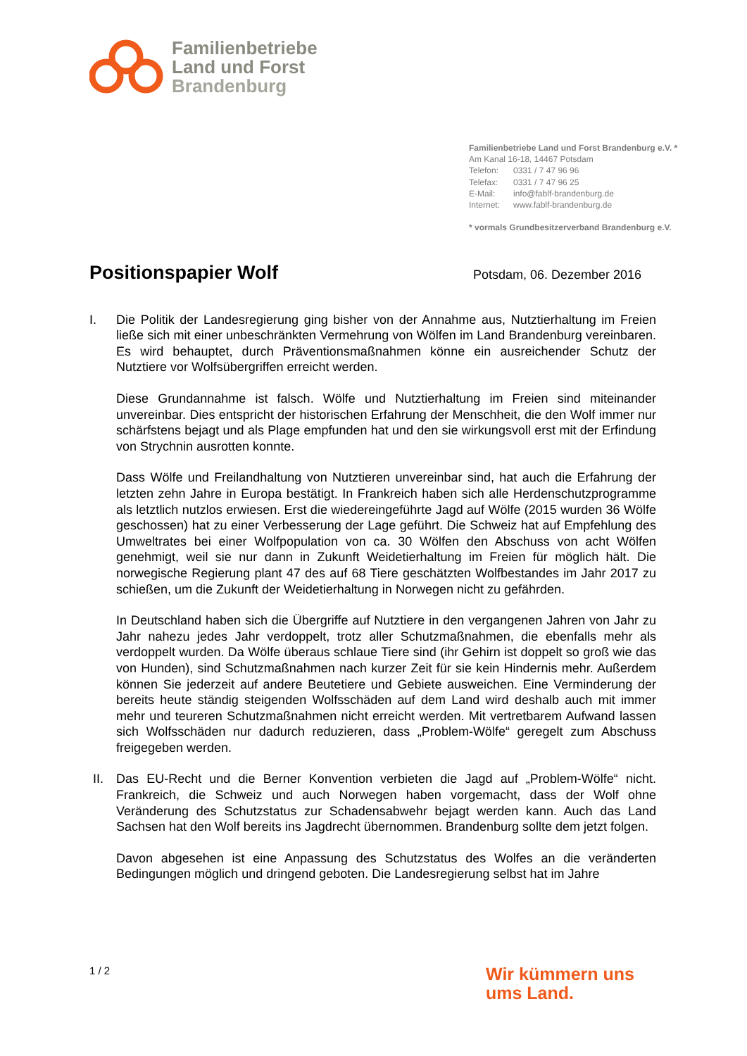Familienbetriebe
Land und Forst
Brandenburg
Familienbetriebe Land und Forst Brandenburg e.V. *
Am Kanal 16-18, 14467 Potsdam
Telefon: 0331 / 7 47 96 96
Telefax: 0331 / 7 47 96 25
E-Mail: info@fablf-brandenburg.de
Internet: www.fablf-brandenburg.de
* vormals Grundbesitzerverband Brandenburg e.V.
Positionspapier Wolf
Potsdam, 06. Dezember 2016
I. Die Politik der Landesregierung ging bisher von der Annahme aus, Nutztierhaltung im Freien ließe sich mit einer unbeschränkten Vermehrung von Wölfen im Land Brandenburg vereinbaren. Es wird behauptet, durch Präventionsmaßnahmen könne ein ausreichender Schutz der Nutztiere vor Wolfsübergriffen erreicht werden.
Diese Grundannahme ist falsch. Wölfe und Nutztierhaltung im Freien sind miteinander unvereinbar. Dies entspricht der historischen Erfahrung der Menschheit, die den Wolf immer nur schärfstens bejagt und als Plage empfunden hat und den sie wirkungsvoll erst mit der Erfindung von Strychnin ausrotten konnte.
Dass Wölfe und Freilandhaltung von Nutztieren unvereinbar sind, hat auch die Erfahrung der letzten zehn Jahre in Europa bestätigt. In Frankreich haben sich alle Herdenschutzprogramme als letztlich nutzlos erwiesen. Erst die wiedereingeführte Jagd auf Wölfe (2015 wurden 36 Wölfe geschossen) hat zu einer Verbesserung der Lage geführt. Die Schweiz hat auf Empfehlung des Umweltrates bei einer Wolfpopulation von ca. 30 Wölfen den Abschuss von acht Wölfen genehmigt, weil sie nur dann in Zukunft Weidetierhaltung im Freien für möglich hält. Die norwegische Regierung plant 47 des auf 68 Tiere geschätzten Wolfbestandes im Jahr 2017 zu schießen, um die Zukunft der Weidetierhaltung in Norwegen nicht zu gefährden.
In Deutschland haben sich die Übergriffe auf Nutztiere in den vergangenen Jahren von Jahr zu Jahr nahezu jedes Jahr verdoppelt, trotz aller Schutzmaßnahmen, die ebenfalls mehr als verdoppelt wurden. Da Wölfe überaus schlaue Tiere sind (ihr Gehirn ist doppelt so groß wie das von Hunden), sind Schutzmaßnahmen nach kurzer Zeit für sie kein Hindernis mehr. Außerdem können Sie jederzeit auf andere Beutetiere und Gebiete ausweichen. Eine Verminderung der bereits heute ständig steigenden Wolfsschäden auf dem Land wird deshalb auch mit immer mehr und teureren Schutzmaßnahmen nicht erreicht werden. Mit vertretbarem Aufwand lassen sich Wolfsschäden nur dadurch reduzieren, dass „Problem-Wölfe“ geregelt zum Abschuss freigegeben werden.
II. Das EU-Recht und die Berner Konvention verbieten die Jagd auf „Problem-Wölfe“ nicht. Frankreich, die Schweiz und auch Norwegen haben vorgemacht, dass der Wolf ohne Veränderung des Schutzstatus zur Schadensabwehr bejagt werden kann. Auch das Land Sachsen hat den Wolf bereits ins Jagdrecht übernommen. Brandenburg sollte dem jetzt folgen.
Davon abgesehen ist eine Anpassung des Schutzstatus des Wolfes an die veränderten Bedingungen möglich und dringend geboten. Die Landesregierung selbst hat im Jahre
1 / 2
Wir kümmern uns
ums Land.